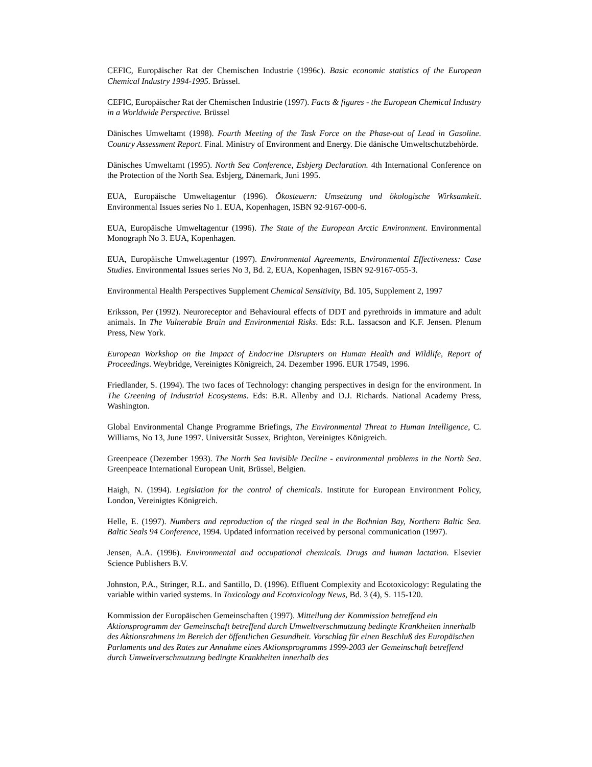CEFIC, Europäischer Rat der Chemischen Industrie (1996c). Basic economic statistics of the European Chemical Industry 1994-1995. Brüssel.
CEFIC, Europäischer Rat der Chemischen Industrie (1997). Facts & figures - the European Chemical Industry in a Worldwide Perspective. Brüssel
Dänisches Umweltamt (1998). Fourth Meeting of the Task Force on the Phase-out of Lead in Gasoline. Country Assessment Report. Final. Ministry of Environment and Energy. Die dänische Umweltschutzbehörde.
Dänisches Umweltamt (1995). North Sea Conference, Esbjerg Declaration. 4th International Conference on the Protection of the North Sea. Esbjerg, Dänemark, Juni 1995.
EUA, Europäische Umweltagentur (1996). Ökosteuern: Umsetzung und ökologische Wirksamkeit. Environmental Issues series No 1. EUA, Kopenhagen, ISBN 92-9167-000-6.
EUA, Europäische Umweltagentur (1996). The State of the European Arctic Environment. Environmental Monograph No 3. EUA, Kopenhagen.
EUA, Europäische Umweltagentur (1997). Environmental Agreements, Environmental Effectiveness: Case Studies. Environmental Issues series No 3, Bd. 2, EUA, Kopenhagen, ISBN 92-9167-055-3.
Environmental Health Perspectives Supplement Chemical Sensitivity, Bd. 105, Supplement 2, 1997
Eriksson, Per (1992). Neuroreceptor and Behavioural effects of DDT and pyrethroids in immature and adult animals. In The Vulnerable Brain and Environmental Risks. Eds: R.L. Iassacson and K.F. Jensen. Plenum Press, New York.
European Workshop on the Impact of Endocrine Disrupters on Human Health and Wildlife, Report of Proceedings. Weybridge, Vereinigtes Königreich, 24. Dezember 1996. EUR 17549, 1996.
Friedlander, S. (1994). The two faces of Technology: changing perspectives in design for the environment. In The Greening of Industrial Ecosystems. Eds: B.R. Allenby and D.J. Richards. National Academy Press, Washington.
Global Environmental Change Programme Briefings, The Environmental Threat to Human Intelligence, C. Williams, No 13, June 1997. Universität Sussex, Brighton, Vereinigtes Königreich.
Greenpeace (Dezember 1993). The North Sea Invisible Decline - environmental problems in the North Sea. Greenpeace International European Unit, Brüssel, Belgien.
Haigh, N. (1994). Legislation for the control of chemicals. Institute for European Environment Policy, London, Vereinigtes Königreich.
Helle, E. (1997). Numbers and reproduction of the ringed seal in the Bothnian Bay, Northern Baltic Sea. Baltic Seals 94 Conference, 1994. Updated information received by personal communication (1997).
Jensen, A.A. (1996). Environmental and occupational chemicals. Drugs and human lactation. Elsevier Science Publishers B.V.
Johnston, P.A., Stringer, R.L. and Santillo, D. (1996). Effluent Complexity and Ecotoxicology: Regulating the variable within varied systems. In Toxicology and Ecotoxicology News, Bd. 3 (4), S. 115-120.
Kommission der Europäischen Gemeinschaften (1997). Mitteilung der Kommission betreffend ein Aktionsprogramm der Gemeinschaft betreffend durch Umweltverschmutzung bedingte Krankheiten innerhalb des Aktionsrahmens im Bereich der öffentlichen Gesundheit. Vorschlag für einen Beschluß des Europäischen Parlaments und des Rates zur Annahme eines Aktionsprogramms 1999-2003 der Gemeinschaft betreffend durch Umweltverschmutzung bedingte Krankheiten innerhalb des